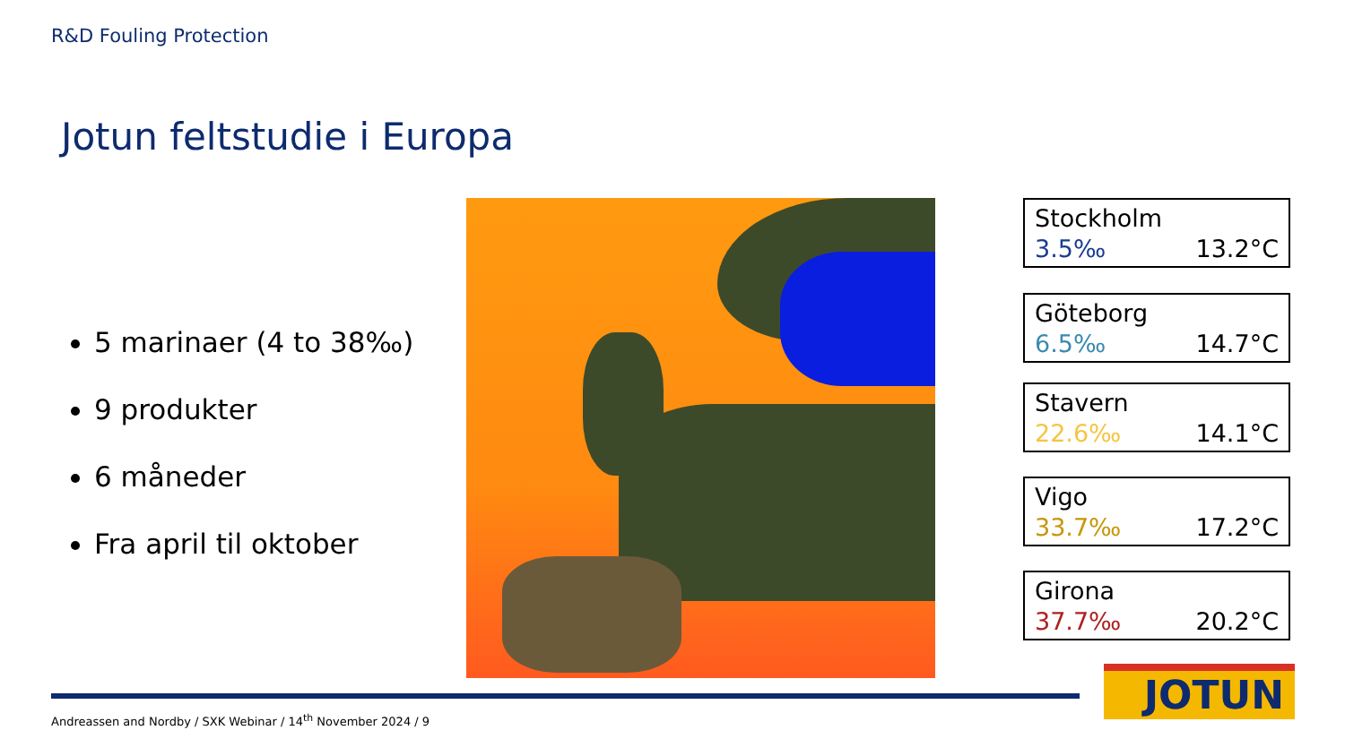R&D Fouling Protection
Jotun feltstudie i Europa
5 marinaer (4 to 38‰)
9 produkter
6 måneder
Fra april til oktober
Stockholm
3.5‰ 13.2°C
Göteborg
6.5‰ 14.7°C
Stavern
22.6‰ 14.1°C
Vigo
33.7‰ 17.2°C
Girona
37.7‰ 20.2°C
Andreassen and Nordby / SXK Webinar / 14<sup>th</sup> November 2024 / 9
JOTUN